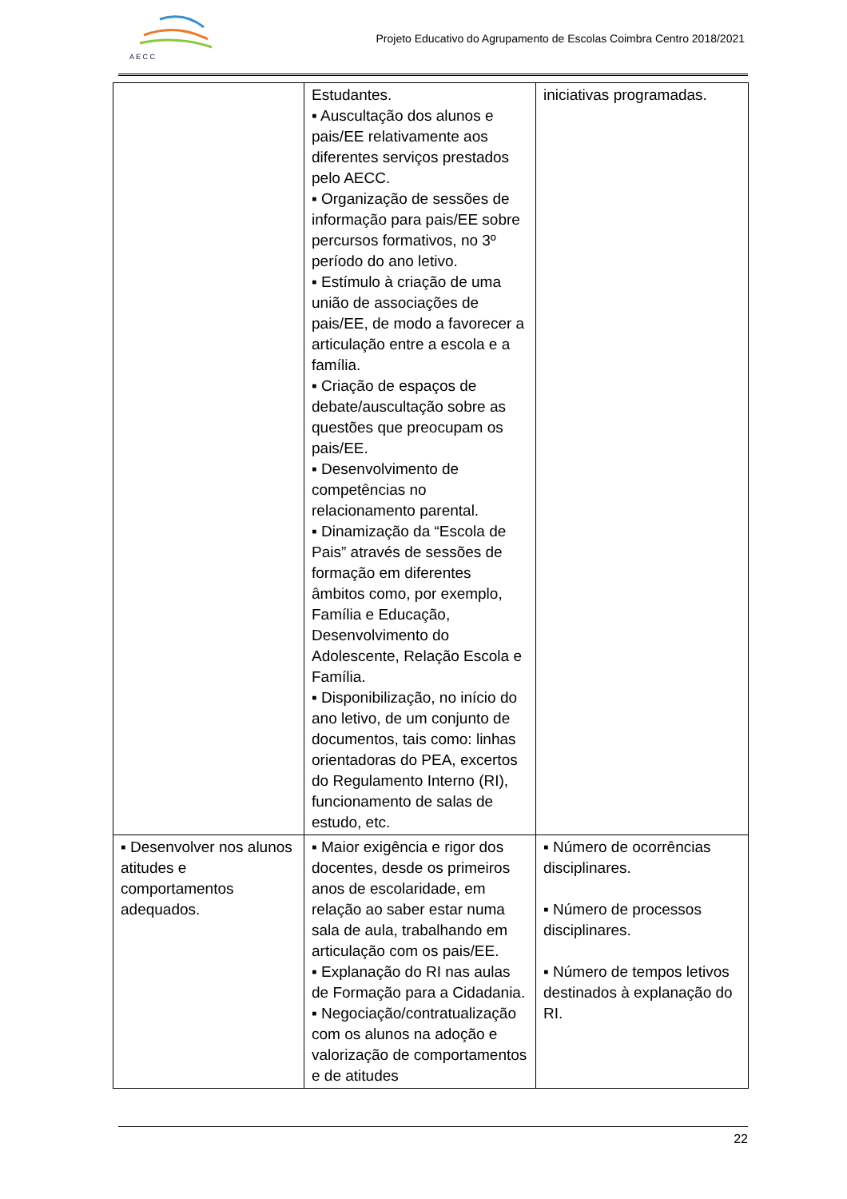A E C C
Projeto Educativo do Agrupamento de Escolas Coimbra Centro 2018/2021
| | Estudantes. ▪ Auscultação dos alunos e pais/EE relativamente aos diferentes serviços prestados pelo AECC. ▪ Organização de sessões de informação para pais/EE sobre percursos formativos, no 3º período do ano letivo. ▪ Estímulo à criação de uma união de associações de pais/EE, de modo a favorecer a articulação entre a escola e a família. ▪ Criação de espaços de debate/auscultação sobre as questões que preocupam os pais/EE. ▪ Desenvolvimento de competências no relacionamento parental. ▪ Dinamização da “Escola de Pais” através de sessões de formação em diferentes âmbitos como, por exemplo, Família e Educação, Desenvolvimento do Adolescente, Relação Escola e Família. ▪ Disponibilização, no início do ano letivo, de um conjunto de documentos, tais como: linhas orientadoras do PEA, excertos do Regulamento Interno (RI), funcionamento de salas de estudo, etc. | iniciativas programadas. |
| ▪ Desenvolver nos alunos atitudes e comportamentos adequados. | ▪ Maior exigência e rigor dos docentes, desde os primeiros anos de escolaridade, em relação ao saber estar numa sala de aula, trabalhando em articulação com os pais/EE. ▪ Explanação do RI nas aulas de Formação para a Cidadania. ▪ Negociação/contratualização com os alunos na adoção e valorização de comportamentos e de atitudes | ▪ Número de ocorrências disciplinares. ▪ Número de processos disciplinares. ▪ Número de tempos letivos destinados à explanação do RI. |
22